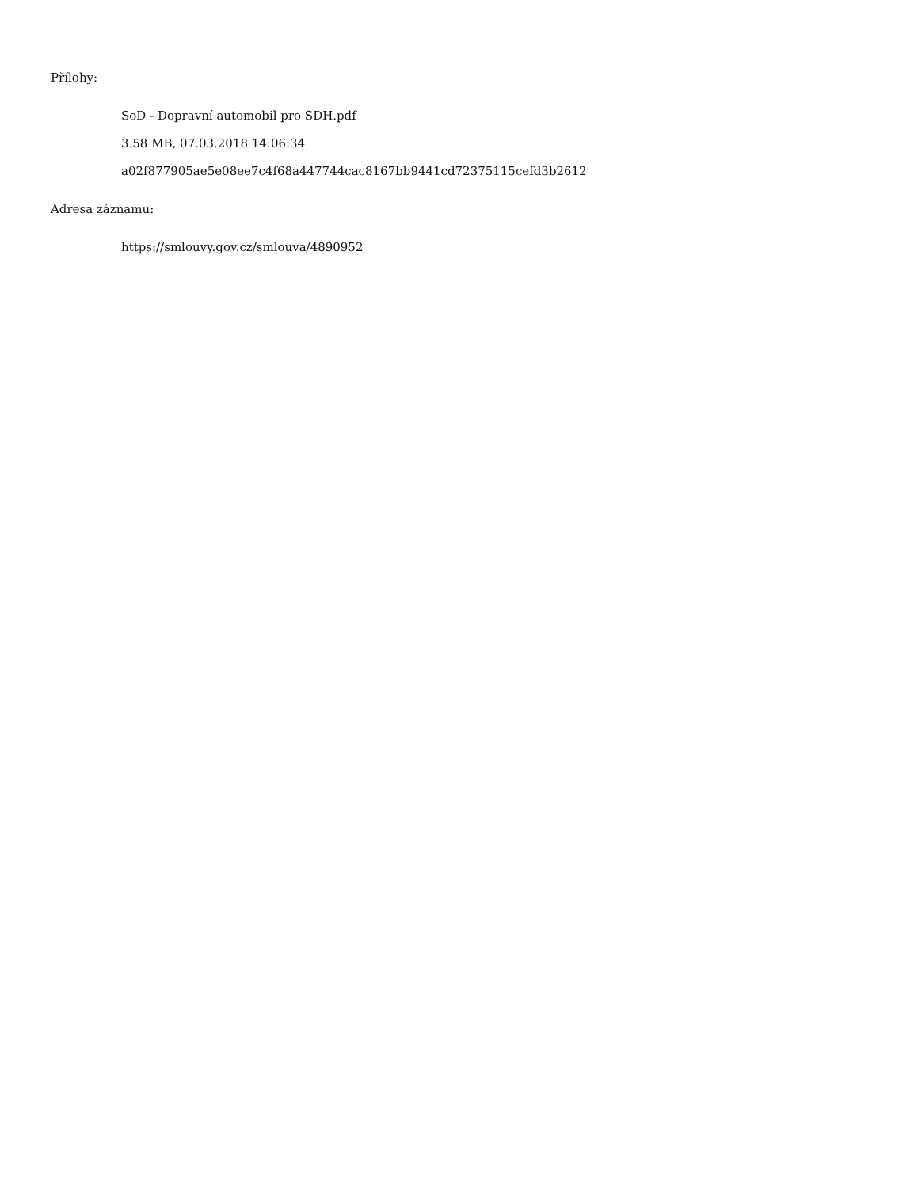Přílohy:
SoD - Dopravní automobil pro SDH.pdf
3.58 MB, 07.03.2018 14:06:34
a02f877905ae5e08ee7c4f68a447744cac8167bb9441cd72375115cefd3b2612
Adresa záznamu:
https://smlouvy.gov.cz/smlouva/4890952